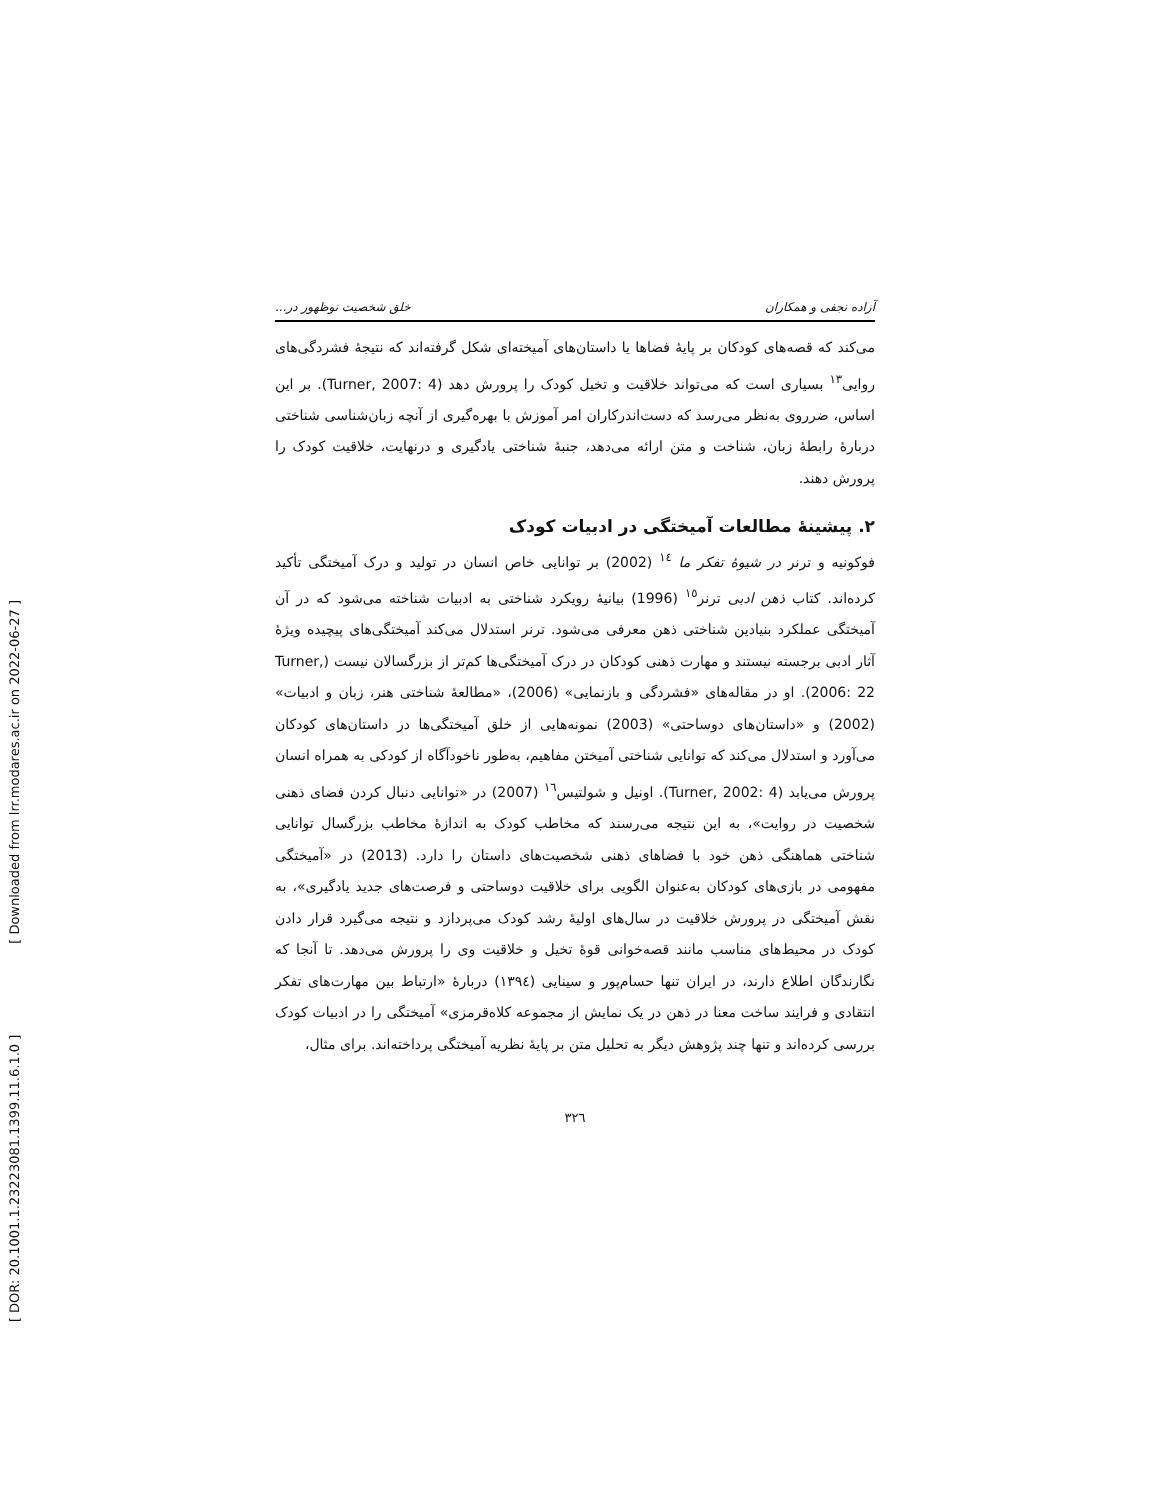[ DOR: 20.1001.1.23223081.1399.11.6.1.0 ] [ Downloaded from lrr.modares.ac.ir on 2022-06-27 ]
آزاده نجفی و همکاران خلق شخصیت نوظهور در...
می‌کند که قصه‌های کودکان بر پایهٔ فضاها یا داستان‌های آمیخته‌ای شکل گرفته‌اند که نتیجهٔ فشردگی‌های روایی<sup>١٣</sup> بسیاری است که می‌تواند خلاقیت و تخیل کودک را پرورش دهد (Turner, 2007: 4). بر این اساس، ضرروی به‌نظر می‌رسد که دست‌اندرکاران امر آموزش با بهره‌گیری از آنچه زبان‌شناسی شناختی دربارهٔ رابطهٔ زبان، شناخت و متن ارائه می‌دهد، جنبهٔ شناختی یادگیری و درنهایت، خلاقیت کودک را پرورش دهند.
٢. پیشینهٔ مطالعات آمیختگی در ادبیات کودک
فوکونیه و ترنر در شیوهٔ تفکر ما <sup>١٤</sup> (2002) بر توانایی خاص انسان در تولید و درک آمیختگی تأکید کرده‌اند. کتاب ذهن ادبی ترنر<sup>١٥</sup> (1996) بیانیهٔ رویکرد شناختی به ادبیات شناخته می‌شود که در آن آمیختگی عملکرد بنیادین شناختی ذهن معرفی می‌شود. ترنر استدلال می‌کند آمیختگی‌های پیچیده ویژهٔ آثار ادبی برجسته نیستند و مهارت ذهنی کودکان در درک آمیختگی‌ها کم‌تر از بزرگسالان نیست (Turner, 2006: 22). او در مقاله‌های «فشردگی و بازنمایی» (2006)، «مطالعهٔ شناختی هنر، زبان و ادبیات» (2002) و «داستان‌های دوساحتی» (2003) نمونه‌هایی از خلق آمیختگی‌ها در داستان‌های کودکان می‌آورد و استدلال می‌کند که توانایی شناختی آمیختن مفاهیم، به‌طور ناخودآگاه از کودکی به همراه انسان پرورش می‌یابد (Turner, 2002: 4). اونیل و شولتیس<sup>١٦</sup> (2007) در «توانایی دنبال کردن فضای ذهنی شخصیت در روایت»، به این نتیجه می‌رسند که مخاطب کودک به اندازهٔ مخاطب بزرگسال توانایی شناختی هماهنگی ذهن خود با فضاهای ذهنی شخصیت‌های داستان را دارد. (2013) در «آمیختگی مفهومی در بازی‌های کودکان به‌عنوان الگویی برای خلاقیت دوساحتی و فرصت‌های جدید یادگیری»، به نقش آمیختگی در پرورش خلاقیت در سال‌های اولیهٔ رشد کودک می‌پردازد و نتیجه می‌گیرد قرار دادن کودک در محیط‌های مناسب مانند قصه‌خوانی قوهٔ تخیل و خلاقیت وی را پرورش می‌دهد. تا آنجا که نگارندگان اطلاع دارند، در ایران تنها حسام‌پور و سینایی (١٣٩٤) دربارهٔ «ارتباط بین مهارت‌های تفکر انتقادی و فرایند ساخت معنا در ذهن در یک نمایش از مجموعه کلاه‌قرمزی» آمیختگی را در ادبیات کودک بررسی کرده‌اند و تنها چند پژوهش دیگر به تحلیل متن بر پایهٔ نظریه آمیختگی پرداخته‌اند. برای مثال،
٣٢٦